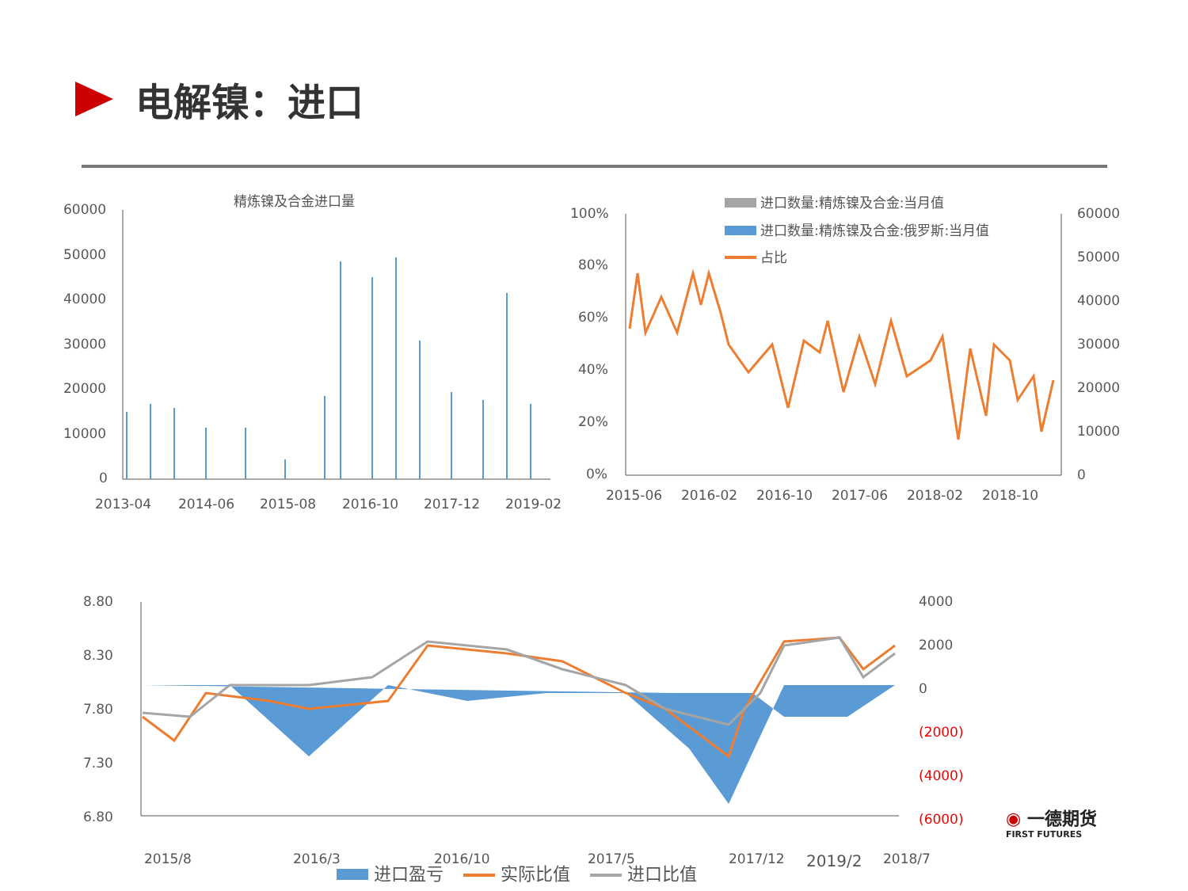电解镍：进口
精炼镍及合金进口量
60000
50000
40000
30000
20000
10000
0
2013-04
2014-06
2015-08
2016-10
2017-12
2019-02
进口数量:精炼镍及合金:当月值
进口数量:精炼镍及合金:俄罗斯:当月值
占比
100%
80%
60%
40%
20%
0%
60000
50000
40000
30000
20000
10000
0
2015-06
2016-02
2016-10
2017-06
2018-02
2018-10
8.80
8.30
7.80
7.30
6.80
4000
2000
0
(2000)
(4000)
(6000)
2015/8
2016/3
2016/10
2017/5
2017/12
2018/7
2019/2
进口盈亏 实际比值 进口比值
◉ 一德期货
FIRST FUTURES